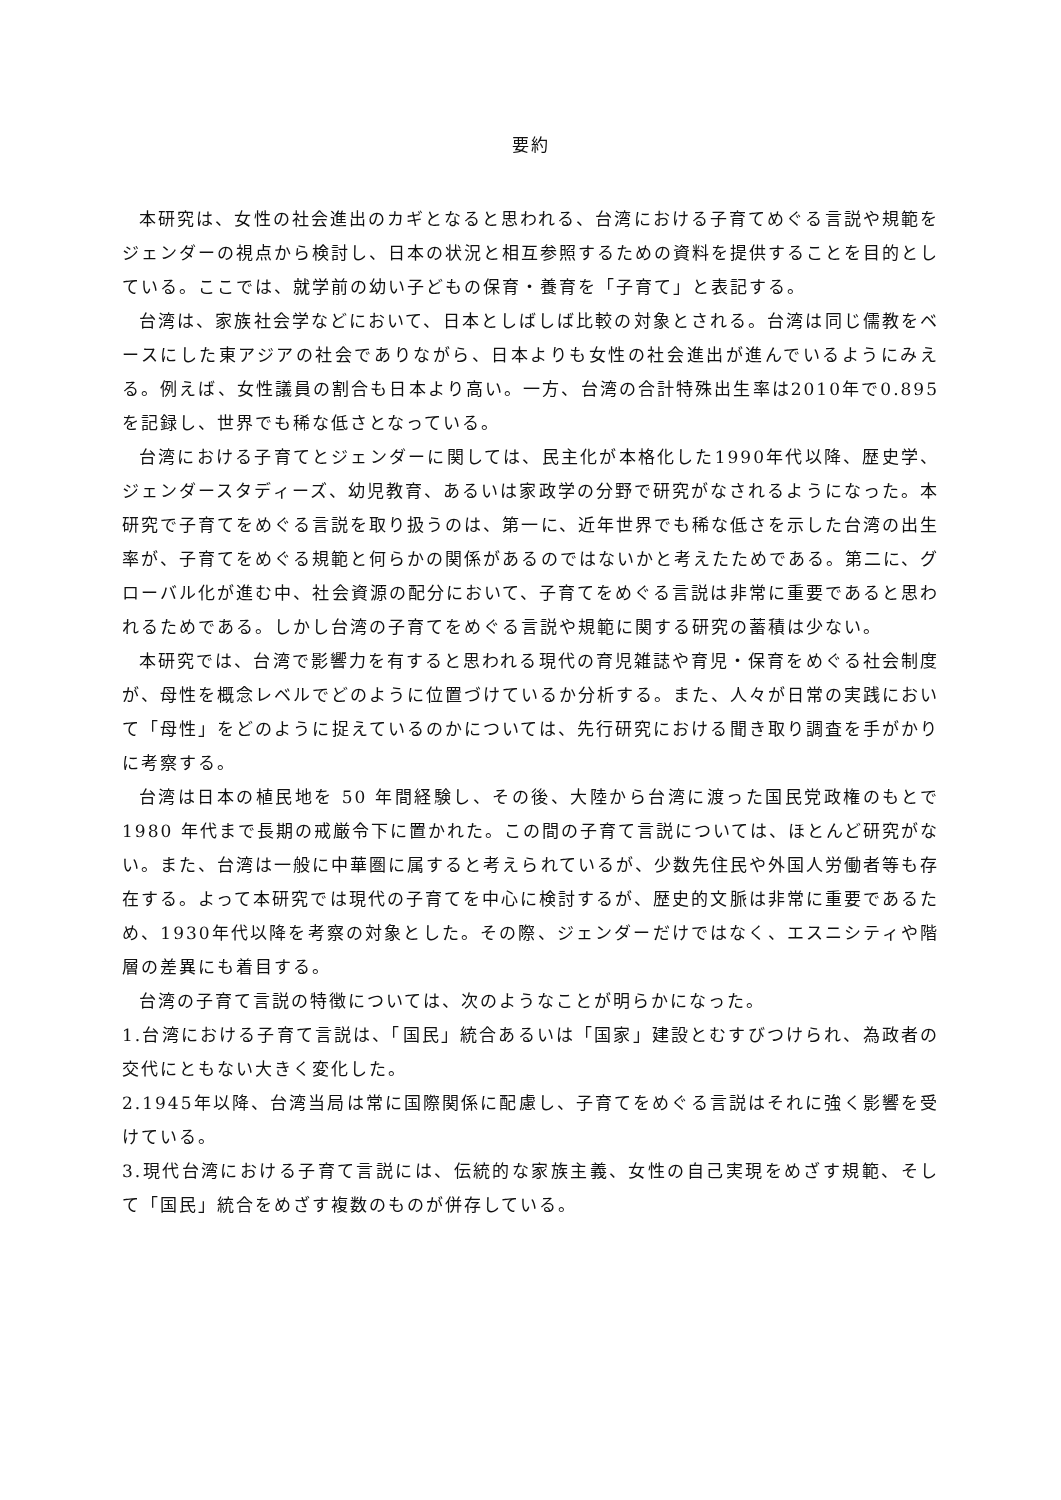要約
本研究は、女性の社会進出のカギとなると思われる、台湾における子育てめぐる言説や規範をジェンダーの視点から検討し、日本の状況と相互参照するための資料を提供することを目的としている。ここでは、就学前の幼い子どもの保育・養育を「子育て」と表記する。
台湾は、家族社会学などにおいて、日本としばしば比較の対象とされる。台湾は同じ儒教をベースにした東アジアの社会でありながら、日本よりも女性の社会進出が進んでいるようにみえる。例えば、女性議員の割合も日本より高い。一方、台湾の合計特殊出生率は2010年で0.895を記録し、世界でも稀な低さとなっている。
台湾における子育てとジェンダーに関しては、民主化が本格化した1990年代以降、歴史学、ジェンダースタディーズ、幼児教育、あるいは家政学の分野で研究がなされるようになった。本研究で子育てをめぐる言説を取り扱うのは、第一に、近年世界でも稀な低さを示した台湾の出生率が、子育てをめぐる規範と何らかの関係があるのではないかと考えたためである。第二に、グローバル化が進む中、社会資源の配分において、子育てをめぐる言説は非常に重要であると思われるためである。しかし台湾の子育てをめぐる言説や規範に関する研究の蓄積は少ない。
本研究では、台湾で影響力を有すると思われる現代の育児雑誌や育児・保育をめぐる社会制度が、母性を概念レベルでどのように位置づけているか分析する。また、人々が日常の実践において「母性」をどのように捉えているのかについては、先行研究における聞き取り調査を手がかりに考察する。
台湾は日本の植民地を 50 年間経験し、その後、大陸から台湾に渡った国民党政権のもとで 1980 年代まで長期の戒厳令下に置かれた。この間の子育て言説については、ほとんど研究がない。また、台湾は一般に中華圏に属すると考えられているが、少数先住民や外国人労働者等も存在する。よって本研究では現代の子育てを中心に検討するが、歴史的文脈は非常に重要であるため、1930年代以降を考察の対象とした。その際、ジェンダーだけではなく、エスニシティや階層の差異にも着目する。
台湾の子育て言説の特徴については、次のようなことが明らかになった。
1.台湾における子育て言説は、「国民」統合あるいは「国家」建設とむすびつけられ、為政者の交代にともない大きく変化した。
2.1945年以降、台湾当局は常に国際関係に配慮し、子育てをめぐる言説はそれに強く影響を受けている。
3.現代台湾における子育て言説には、伝統的な家族主義、女性の自己実現をめざす規範、そして「国民」統合をめざす複数のものが併存している。